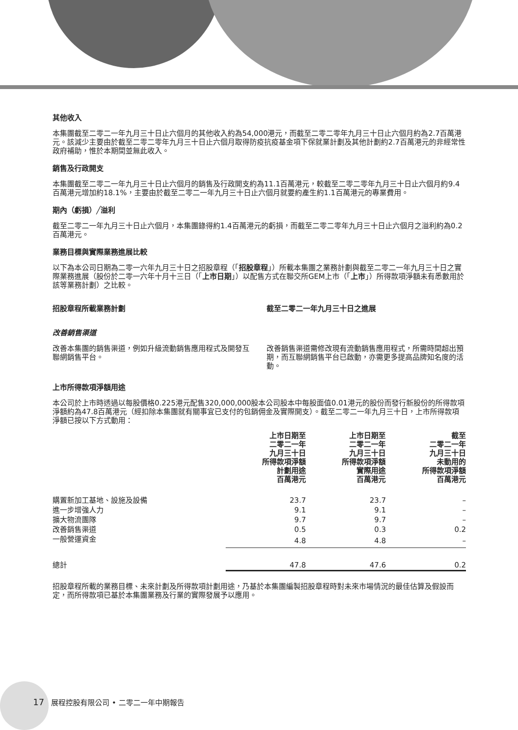其他收入
本集團截至二零二一年九月三十日止六個月的其他收入約為54,000港元，而截至二零二零年九月三十日止六個月約為2.7百萬港元。該減少主要由於截至二零二零年九月三十日止六個月取得防疫抗疫基金項下保就業計劃及其他計劃約2.7百萬港元的非經常性政府補助，惟於本期間並無此收入。
銷售及行政開支
本集團截至二零二一年九月三十日止六個月的銷售及行政開支約為11.1百萬港元，較截至二零二零年九月三十日止六個月約9.4百萬港元增加約18.1%，主要由於截至二零二一年九月三十日止六個月就要約產生約1.1百萬港元的專業費用。
期內（虧損）╱溢利
截至二零二一年九月三十日止六個月，本集團錄得約1.4百萬港元的虧損，而截至二零二零年九月三十日止六個月之溢利約為0.2百萬港元。
業務目標與實際業務進展比較
以下為本公司日期為二零一六年九月三十日之招股章程（「招股章程」）所載本集團之業務計劃與截至二零二一年九月三十日之實際業務進展（股份於二零一六年十月十三日（「上市日期」）以配售方式在聯交所GEM上市（「上市」）所得款項淨額未有悉數用於該等業務計劃）之比較。
招股章程所載業務計劃 截至二零二一年九月三十日之進展
改善銷售渠道
改善本集團的銷售渠道，例如升級流動銷售應用程式及開發互聯網銷售平台。
改善銷售渠道需修改現有流動銷售應用程式，所需時間超出預期，而互聯網銷售平台已啟動，亦需更多提高品牌知名度的活動。
上市所得款項淨額用途
本公司於上市時透過以每股價格0.225港元配售320,000,000股本公司股本中每股面值0.01港元的股份而發行新股份的所得款項淨額約為47.8百萬港元（經扣除本集團就有關事宜已支付的包銷佣金及實際開支）。截至二零二一年九月三十日，上市所得款項淨額已按以下方式動用：
| | 上市日期至 二零二一年 九月三十日 所得款項淨額 計劃用途 百萬港元 | 上市日期至 二零二一年 九月三十日 所得款項淨額 實際用途 百萬港元 | 截至 二零二一年 九月三十日 未動用的 所得款項淨額 百萬港元 |
| --- | --- | --- | --- |
| 購置新加工基地、設施及設備 | 23.7 | 23.7 | – |
| 進一步增強人力 | 9.1 | 9.1 | – |
| 擴大物流團隊 | 9.7 | 9.7 | – |
| 改善銷售渠道 | 0.5 | 0.3 | 0.2 |
| 一般營運資金 | 4.8 | 4.8 | – |
| 總計 | 47.8 | 47.6 | 0.2 |
招股章程所載的業務目標、未來計劃及所得款項計劃用途，乃基於本集團編製招股章程時對未來市場情況的最佳估算及假設而定，而所得款項已基於本集團業務及行業的實際發展予以應用。
17 展程控股有限公司 • 二零二一年中期報告